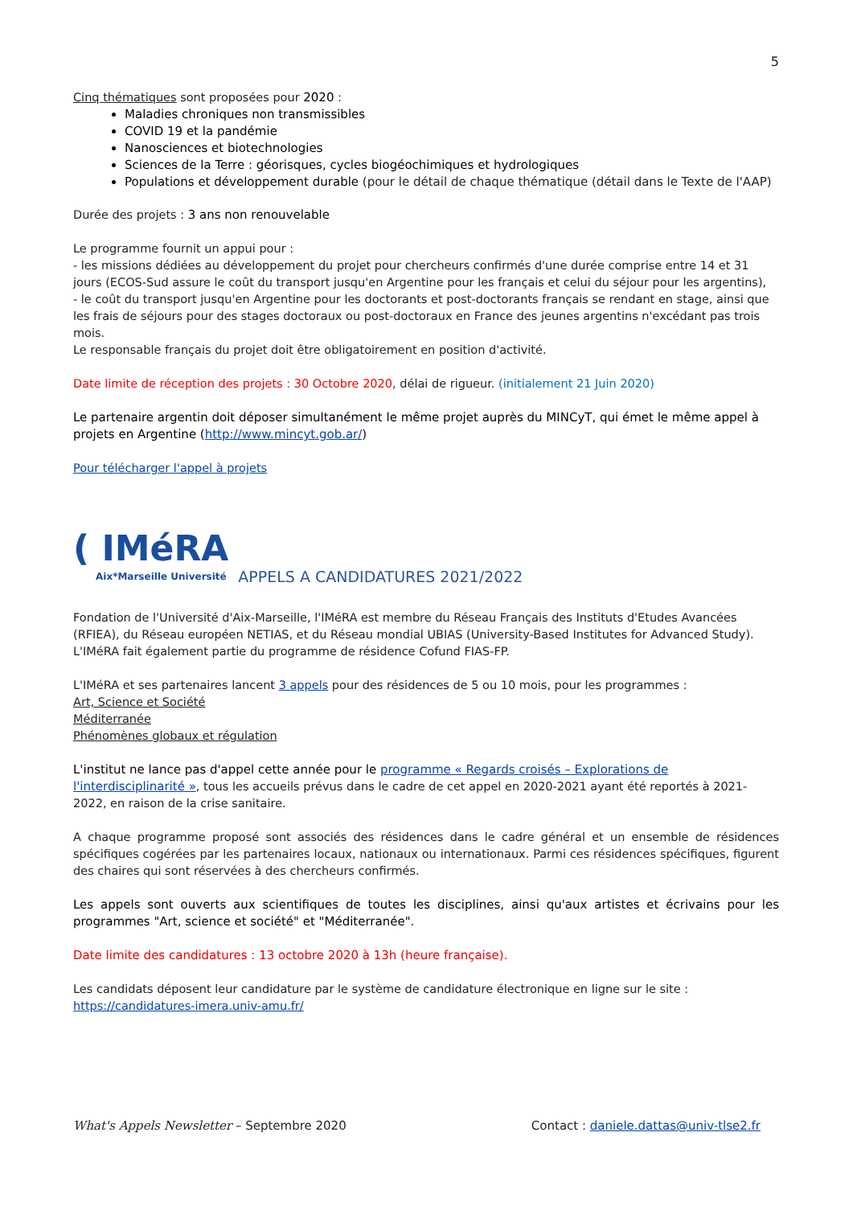5
Cinq thématiques sont proposées pour 2020 :
Maladies chroniques non transmissibles
COVID 19 et la pandémie
Nanosciences et biotechnologies
Sciences de la Terre : géorisques, cycles biogéochimiques et hydrologiques
Populations et développement durable (pour le détail de chaque thématique (détail dans le Texte de l'AAP)
Durée des projets : 3 ans non renouvelable
Le programme fournit un appui pour :
- les missions dédiées au développement du projet pour chercheurs confirmés d'une durée comprise entre 14 et 31 jours (ECOS-Sud assure le coût du transport jusqu'en Argentine pour les français et celui du séjour pour les argentins),
- le coût du transport jusqu'en Argentine pour les doctorants et post-doctorants français se rendant en stage, ainsi que les frais de séjours pour des stages doctoraux ou post-doctoraux en France des jeunes argentins n'excédant pas trois mois.
Le responsable français du projet doit être obligatoirement en position d'activité.
Date limite de réception des projets : 30 Octobre 2020, délai de rigueur. (initialement 21 Juin 2020)
Le partenaire argentin doit déposer simultanément le même projet auprès du MINCyT, qui émet le même appel à projets en Argentine (http://www.mincyt.gob.ar/)
Pour télécharger l'appel à projets
( IMéRA
Aix*Marseille Université
APPELS A CANDIDATURES 2021/2022
Fondation de l'Université d'Aix-Marseille, l'IMéRA est membre du Réseau Français des Instituts d'Etudes Avancées (RFIEA), du Réseau européen NETIAS, et du Réseau mondial UBIAS (University-Based Institutes for Advanced Study). L'IMéRA fait également partie du programme de résidence Cofund FIAS-FP.
L'IMéRA et ses partenaires lancent 3 appels pour des résidences de 5 ou 10 mois, pour les programmes :
Art, Science et Société
Méditerranée
Phénomènes globaux et régulation
L'institut ne lance pas d'appel cette année pour le programme « Regards croisés – Explorations de l'interdisciplinarité », tous les accueils prévus dans le cadre de cet appel en 2020-2021 ayant été reportés à 2021-2022, en raison de la crise sanitaire.
A chaque programme proposé sont associés des résidences dans le cadre général et un ensemble de résidences spécifiques cogérées par les partenaires locaux, nationaux ou internationaux. Parmi ces résidences spécifiques, figurent des chaires qui sont réservées à des chercheurs confirmés.
Les appels sont ouverts aux scientifiques de toutes les disciplines, ainsi qu'aux artistes et écrivains pour les programmes "Art, science et société" et "Méditerranée".
Date limite des candidatures : 13 octobre 2020 à 13h (heure française).
Les candidats déposent leur candidature par le système de candidature électronique en ligne sur le site :
https://candidatures-imera.univ-amu.fr/
What's Appels Newsletter – Septembre 2020
Contact : daniele.dattas@univ-tlse2.fr